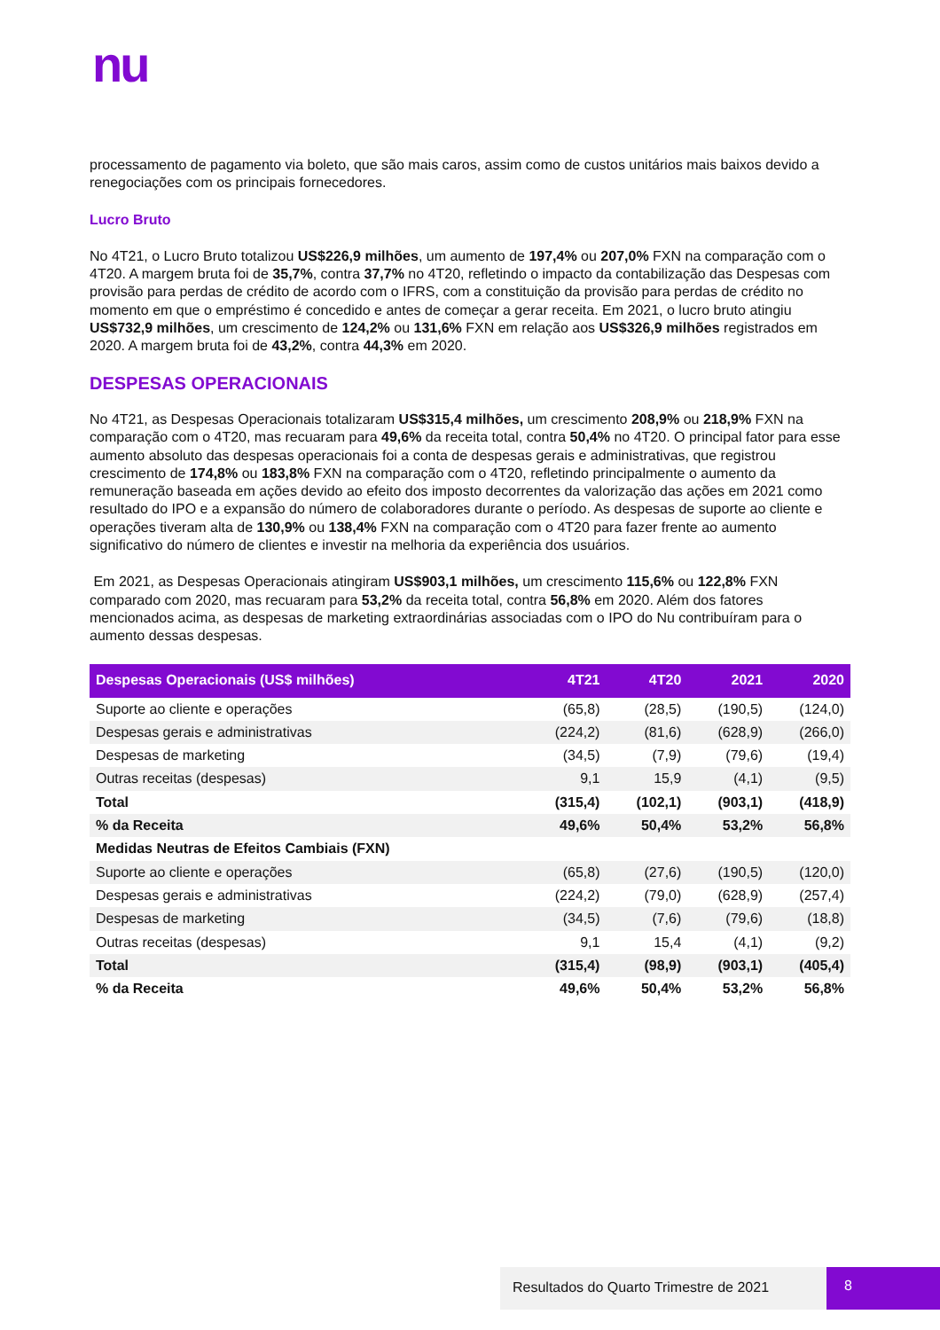nu
processamento de pagamento via boleto, que são mais caros, assim como de custos unitários mais baixos devido a renegociações com os principais fornecedores.
Lucro Bruto
No 4T21, o Lucro Bruto totalizou US$226,9 milhões, um aumento de 197,4% ou 207,0% FXN na comparação com o 4T20. A margem bruta foi de 35,7%, contra 37,7% no 4T20, refletindo o impacto da contabilização das Despesas com provisão para perdas de crédito de acordo com o IFRS, com a constituição da provisão para perdas de crédito no momento em que o empréstimo é concedido e antes de começar a gerar receita. Em 2021, o lucro bruto atingiu US$732,9 milhões, um crescimento de 124,2% ou 131,6% FXN em relação aos US$326,9 milhões registrados em 2020. A margem bruta foi de 43,2%, contra 44,3% em 2020.
DESPESAS OPERACIONAIS
No 4T21, as Despesas Operacionais totalizaram US$315,4 milhões, um crescimento 208,9% ou 218,9% FXN na comparação com o 4T20, mas recuaram para 49,6% da receita total, contra 50,4% no 4T20. O principal fator para esse aumento absoluto das despesas operacionais foi a conta de despesas gerais e administrativas, que registrou crescimento de 174,8% ou 183,8% FXN na comparação com o 4T20, refletindo principalmente o aumento da remuneração baseada em ações devido ao efeito dos imposto decorrentes da valorização das ações em 2021 como resultado do IPO e a expansão do número de colaboradores durante o período. As despesas de suporte ao cliente e operações tiveram alta de 130,9% ou 138,4% FXN na comparação com o 4T20 para fazer frente ao aumento significativo do número de clientes e investir na melhoria da experiência dos usuários.
Em 2021, as Despesas Operacionais atingiram US$903,1 milhões, um crescimento 115,6% ou 122,8% FXN comparado com 2020, mas recuaram para 53,2% da receita total, contra 56,8% em 2020. Além dos fatores mencionados acima, as despesas de marketing extraordinárias associadas com o IPO do Nu contribuíram para o aumento dessas despesas.
| Despesas Operacionais (US$ milhões) | 4T21 | 4T20 | 2021 | 2020 |
| --- | --- | --- | --- | --- |
| Suporte ao cliente e operações | (65,8) | (28,5) | (190,5) | (124,0) |
| Despesas gerais e administrativas | (224,2) | (81,6) | (628,9) | (266,0) |
| Despesas de marketing | (34,5) | (7,9) | (79,6) | (19,4) |
| Outras receitas (despesas) | 9,1 | 15,9 | (4,1) | (9,5) |
| Total | (315,4) | (102,1) | (903,1) | (418,9) |
| % da Receita | 49,6% | 50,4% | 53,2% | 56,8% |
| Medidas Neutras de Efeitos Cambiais (FXN) | | | | |
| Suporte ao cliente e operações | (65,8) | (27,6) | (190,5) | (120,0) |
| Despesas gerais e administrativas | (224,2) | (79,0) | (628,9) | (257,4) |
| Despesas de marketing | (34,5) | (7,6) | (79,6) | (18,8) |
| Outras receitas (despesas) | 9,1 | 15,4 | (4,1) | (9,2) |
| Total | (315,4) | (98,9) | (903,1) | (405,4) |
| % da Receita | 49,6% | 50,4% | 53,2% | 56,8% |
Resultados do Quarto Trimestre de 2021
8